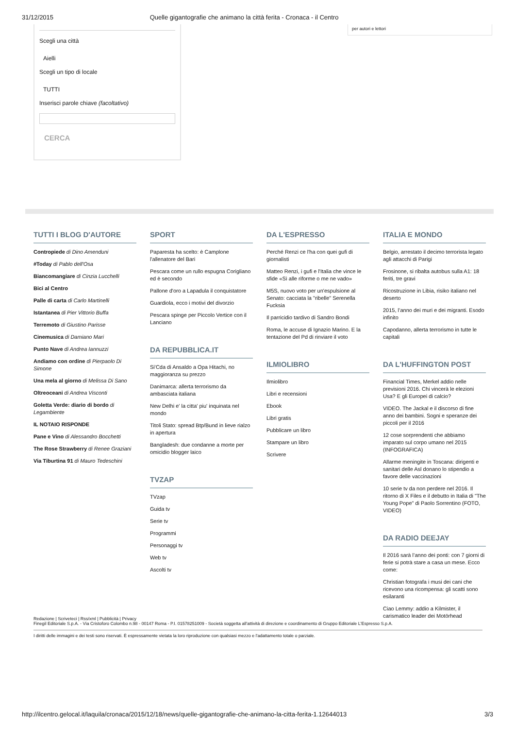31/12/2015 Quelle gigantografie che animano la città ferita - Cronaca - il Centro
Scegli una città
Aielli
Scegli un tipo di locale
TUTTI
Inserisci parole chiave (facoltativo)
CERCA
per autori e lettori
TUTTI I BLOG D'AUTORE
Contropiede di Dino Amenduni
#Today di Pablo dell'Osa
Biancomangiare di Cinzia Lucchelli
Bici al Centro
Palle di carta di Carlo Martinelli
Istantanea di Pier Vittorio Buffa
Terremoto di Giustino Parisse
Cinemusica di Damiano Mari
Punto Nave di Andrea Iannuzzi
Andiamo con ordine di Pierpaolo Di Simone
Una mela al giorno di Melissa Di Sano
Oltreoceani di Andrea Visconti
Goletta Verde: diario di bordo di Legambiente
IL NOTAIO RISPONDE
Pane e Vino di Alessandro Bocchetti
The Rose Strawberry di Renee Graziani
Via Tiburtina 91 di Mauro Tedeschini
SPORT
Paparesta ha scelto: è Camplone l'allenatore del Bari
Pescara come un rullo espugna Corigliano ed è secondo
Pallone d'oro a Lapadula il conquistatore
Guardiola, ecco i motivi del divorzio
Pescara spinge per Piccolo Vertice con il Lanciano
DA REPUBBLICA.IT
Si'Cda di Ansaldo a Opa Hitachi, no maggioranza su prezzo
Danimarca: allerta terrorismo da ambasciata italiana
New Delhi e' la citta' piu' inquinata nel mondo
Titoli Stato: spread Btp/Bund in lieve rialzo in apertura
Bangladesh: due condanne a morte per omicidio blogger laico
TVZAP
TVzap
Guida tv
Serie tv
Programmi
Personaggi tv
Web tv
Ascolti tv
DA L'ESPRESSO
Perché Renzi ce l'ha con quei gufi di giornalisti
Matteo Renzi, i gufi e l'Italia che vince le sfide «Sì alle riforme o me ne vado»
M5S, nuovo voto per un'espulsione al Senato: cacciata la "ribelle" Serenella Fucksia
Il parricidio tardivo di Sandro Bondi
Roma, le accuse di Ignazio Marino. E la tentazione del Pd di rinviare il voto
ILMIOLIBRO
Ilmiolibro
Libri e recensioni
Ebook
Libri gratis
Pubblicare un libro
Stampare un libro
Scrivere
ITALIA E MONDO
Belgio, arrestato il decimo terrorista legato agli attacchi di Parigi
Frosinone, si ribalta autobus sulla A1: 18 feriti, tre gravi
Ricostruzione in Libia, risiko italiano nel deserto
2015, l’anno dei muri e dei migranti. Esodo infinito
Capodanno, allerta terrorismo in tutte le capitali
DA L'HUFFINGTON POST
Financial Times, Merkel addio nelle previsioni 2016. Chi vincerà le elezioni Usa? E gli Europei di calcio?
VIDEO. The Jackal e il discorso di fine anno dei bambini. Sogni e speranze dei piccoli per il 2016
12 cose sorprendenti che abbiamo imparato sul corpo umano nel 2015 (INFOGRAFICA)
Allarme meningite in Toscana: dirigenti e sanitari delle Asl donano lo stipendio a favore delle vaccinazioni
10 serie tv da non perdere nel 2016. Il ritorno di X Files e il debutto in Italia di "The Young Pope" di Paolo Sorrentino (FOTO, VIDEO)
DA RADIO DEEJAY
Il 2016 sarà l’anno dei ponti: con 7 giorni di ferie si potrà stare a casa un mese. Ecco come:
Christian fotografa i musi dei cani che ricevono una ricompensa: gli scatti sono esilaranti
Ciao Lemmy: addio a Kilmister, il carismatico leader dei Motörhead
Redazione | Scriveteci | Rss/xml | Pubblicità | Privacy
Finegil Editoriale S.p.A. - Via Cristoforo Colombo n.98 - 00147 Roma - P.I. 01578251009 - Società soggetta all'attività di direzione e coordinamento di Gruppo Editoriale L'Espresso S.p.A.
I diritti delle immagini e dei testi sono riservati. È espressamente vietata la loro riproduzione con qualsiasi mezzo e l'adattamento totale o parziale.
http://ilcentro.gelocal.it/laquila/cronaca/2015/12/18/news/quelle-gigantografie-che-animano-la-citta-ferita-1.12644013 3/3